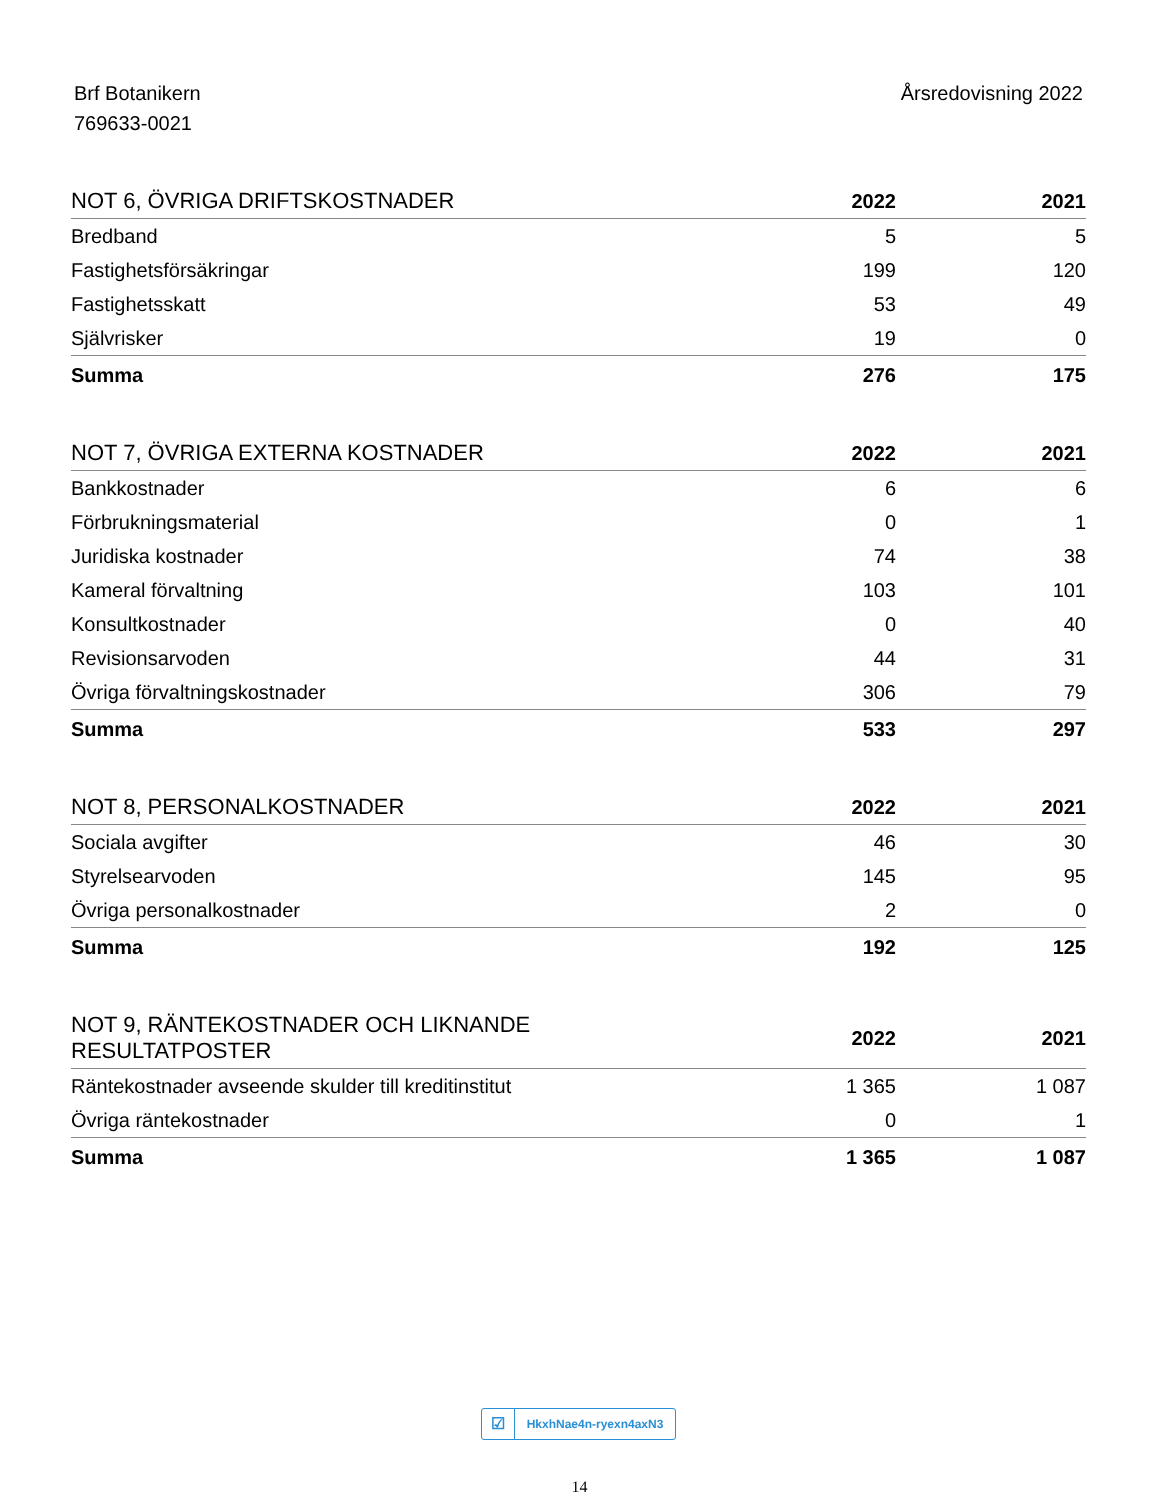Brf Botanikern
769633-0021
Årsredovisning 2022
| NOT 6, ÖVRIGA DRIFTSKOSTNADER | 2022 | 2021 |
| --- | --- | --- |
| Bredband | 5 | 5 |
| Fastighetsförsäkringar | 199 | 120 |
| Fastighetsskatt | 53 | 49 |
| Självrisker | 19 | 0 |
| Summa | 276 | 175 |
| NOT 7, ÖVRIGA EXTERNA KOSTNADER | 2022 | 2021 |
| --- | --- | --- |
| Bankkostnader | 6 | 6 |
| Förbrukningsmaterial | 0 | 1 |
| Juridiska kostnader | 74 | 38 |
| Kameral förvaltning | 103 | 101 |
| Konsultkostnader | 0 | 40 |
| Revisionsarvoden | 44 | 31 |
| Övriga förvaltningskostnader | 306 | 79 |
| Summa | 533 | 297 |
| NOT 8, PERSONALKOSTNADER | 2022 | 2021 |
| --- | --- | --- |
| Sociala avgifter | 46 | 30 |
| Styrelsearvoden | 145 | 95 |
| Övriga personalkostnader | 2 | 0 |
| Summa | 192 | 125 |
| NOT 9, RÄNTEKOSTNADER OCH LIKNANDE RESULTATPOSTER | 2022 | 2021 |
| --- | --- | --- |
| Räntekostnader avseende skulder till kreditinstitut | 1 365 | 1 087 |
| Övriga räntekostnader | 0 | 1 |
| Summa | 1 365 | 1 087 |
☑
HkxhNae4n-ryexn4axN3
14